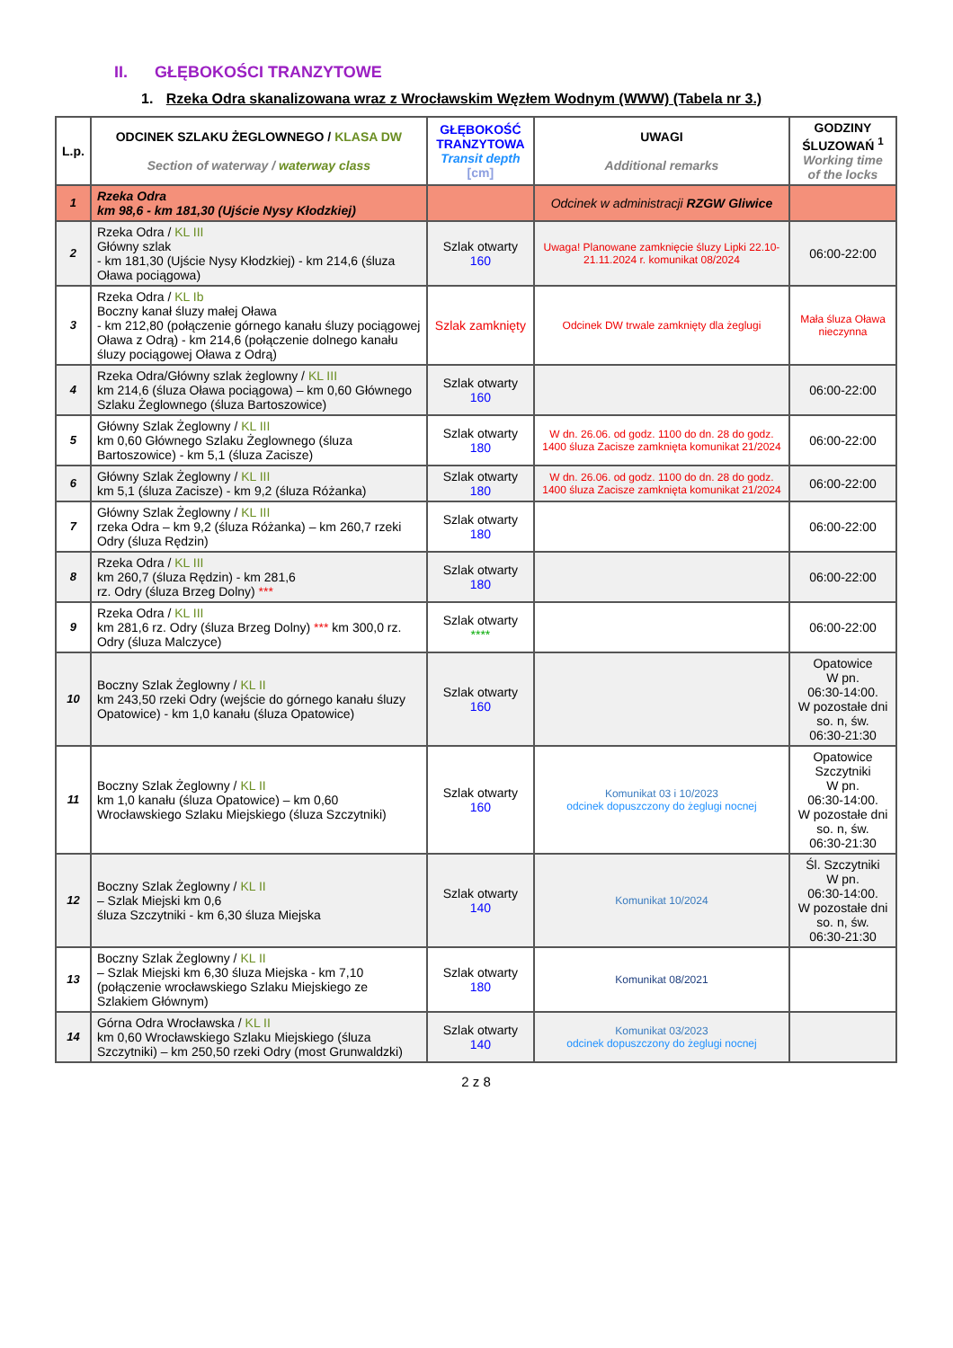II. GŁĘBOKOŚCI TRANZYTOWE
1. Rzeka Odra skanalizowana wraz z Wrocławskim Węzłem Wodnym (WWW) (Tabela nr 3.)
| L.p. | ODCINEK SZLAKU ŻEGLOWNEGO / KLASA DW Section of waterway / waterway class | GŁĘBOKOŚĆ TRANZYTOWA Transit depth [cm] | UWAGI Additional remarks | GODZINY ŚLUZOWAŃ <sup>1</sup> Working time of the locks |
| --- | --- | --- | --- | --- |
| 1 | Rzeka Odra km 98,6 - km 181,30 (Ujście Nysy Kłodzkiej) | | Odcinek w administracji RZGW Gliwice | |
| 2 | Rzeka Odra / KL III Główny szlak - km 181,30 (Ujście Nysy Kłodzkiej) - km 214,6 (śluza Oława pociągowa) | Szlak otwarty 160 | Uwaga! Planowane zamknięcie śluzy Lipki 22.10-21.11.2024 r. komunikat 08/2024 | 06:00-22:00 |
| 3 | Rzeka Odra / KL Ib Boczny kanał śluzy małej Oława - km 212,80 (połączenie górnego kanału śluzy pociągowej Oława z Odrą) - km 214,6 (połączenie dolnego kanału śluzy pociągowej Oława z Odrą) | Szlak zamknięty | Odcinek DW trwale zamknięty dla żeglugi | Mała śluza Oława nieczynna |
| 4 | Rzeka Odra/Główny szlak żeglowny / KL III km 214,6 (śluza Oława pociągowa) – km 0,60 Głównego Szlaku Żeglownego (śluza Bartoszowice) | Szlak otwarty 160 | | 06:00-22:00 |
| 5 | Główny Szlak Żeglowny / KL III km 0,60 Głównego Szlaku Żeglownego (śluza Bartoszowice) - km 5,1 (śluza Zacisze) | Szlak otwarty 180 | W dn. 26.06. od godz. 1100 do dn. 28 do godz. 1400 śluza Zacisze zamknięta komunikat 21/2024 | 06:00-22:00 |
| 6 | Główny Szlak Żeglowny / KL III km 5,1 (śluza Zacisze) - km 9,2 (śluza Różanka) | Szlak otwarty 180 | W dn. 26.06. od godz. 1100 do dn. 28 do godz. 1400 śluza Zacisze zamknięta komunikat 21/2024 | 06:00-22:00 |
| 7 | Główny Szlak Żeglowny / KL III rzeka Odra – km 9,2 (śluza Różanka) – km 260,7 rzeki Odry (śluza Rędzin) | Szlak otwarty 180 | | 06:00-22:00 |
| 8 | Rzeka Odra / KL III km 260,7 (śluza Rędzin) - km 281,6 rz. Odry (śluza Brzeg Dolny) *** | Szlak otwarty 180 | | 06:00-22:00 |
| 9 | Rzeka Odra / KL III km 281,6 rz. Odry (śluza Brzeg Dolny) *** km 300,0 rz. Odry (śluza Malczyce) | Szlak otwarty **** | | 06:00-22:00 |
| 10 | Boczny Szlak Żeglowny / KL II km 243,50 rzeki Odry (wejście do górnego kanału śluzy Opatowice) - km 1,0 kanału (śluza Opatowice) | Szlak otwarty 160 | | Opatowice W pn. 06:30-14:00. W pozostałe dni so. n, św. 06:30-21:30 |
| 11 | Boczny Szlak Żeglowny / KL II km 1,0 kanału (śluza Opatowice) – km 0,60 Wrocławskiego Szlaku Miejskiego (śluza Szczytniki) | Szlak otwarty 160 | Komunikat 03 i 10/2023 odcinek dopuszczony do żeglugi nocnej | Opatowice Szczytniki W pn. 06:30-14:00. W pozostałe dni so. n, św. 06:30-21:30 |
| 12 | Boczny Szlak Żeglowny / KL II – Szlak Miejski km 0,6 śluza Szczytniki - km 6,30 śluza Miejska | Szlak otwarty 140 | Komunikat 10/2024 | Śl. Szczytniki W pn. 06:30-14:00. W pozostałe dni so. n, św. 06:30-21:30 |
| 13 | Boczny Szlak Żeglowny / KL II – Szlak Miejski km 6,30 śluza Miejska - km 7,10 (połączenie wrocławskiego Szlaku Miejskiego ze Szlakiem Głównym) | Szlak otwarty 180 | Komunikat 08/2021 | |
| 14 | Górna Odra Wrocławska / KL II km 0,60 Wrocławskiego Szlaku Miejskiego (śluza Szczytniki) – km 250,50 rzeki Odry (most Grunwaldzki) | Szlak otwarty 140 | Komunikat 03/2023 odcinek dopuszczony do żeglugi nocnej | |
2 z 8